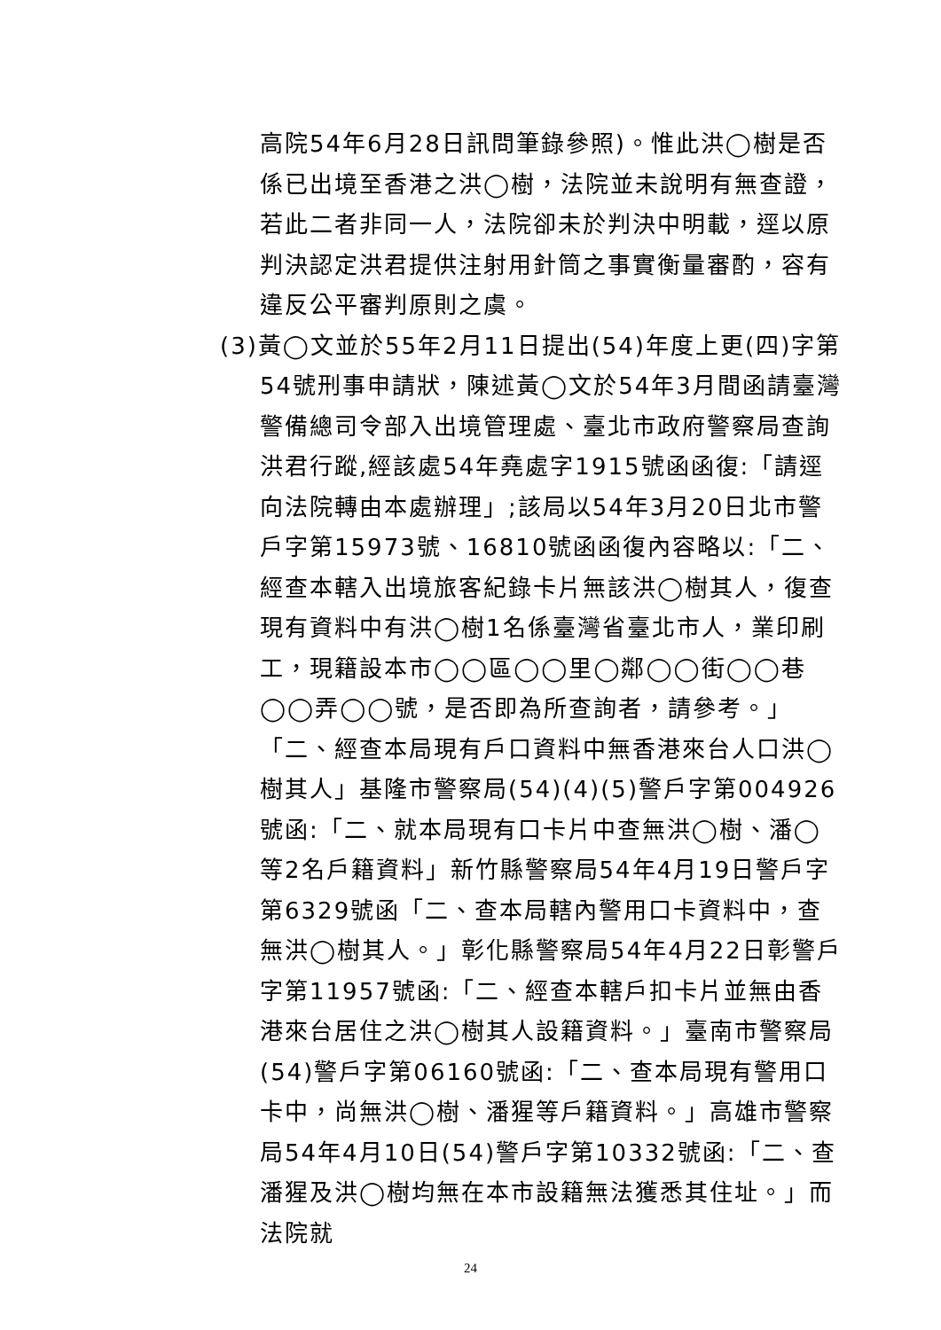高院54年6月28日訊問筆錄參照)。惟此洪◯樹是否係已出境至香港之洪◯樹，法院並未說明有無查證，若此二者非同一人，法院卻未於判決中明載，逕以原判決認定洪君提供注射用針筒之事實衡量審酌，容有違反公平審判原則之虞。
(3)黃◯文並於55年2月11日提出(54)年度上更(四)字第54號刑事申請狀，陳述黃◯文於54年3月間函請臺灣警備總司令部入出境管理處、臺北市政府警察局查詢洪君行蹤,經該處54年堯處字1915號函函復:「請逕向法院轉由本處辦理」;該局以54年3月20日北市警戶字第15973號、16810號函函復內容略以:「二、經查本轄入出境旅客紀錄卡片無該洪◯樹其人，復查現有資料中有洪◯樹1名係臺灣省臺北市人，業印刷工，現籍設本市◯◯區◯◯里◯鄰◯◯街◯◯巷◯◯弄◯◯號，是否即為所查詢者，請參考。」「二、經查本局現有戶口資料中無香港來台人口洪◯樹其人」基隆市警察局(54)(4)(5)警戶字第004926號函:「二、就本局現有口卡片中查無洪◯樹、潘◯等2名戶籍資料」新竹縣警察局54年4月19日警戶字第6329號函「二、查本局轄內警用口卡資料中，查無洪◯樹其人。」彰化縣警察局54年4月22日彰警戶字第11957號函:「二、經查本轄戶扣卡片並無由香港來台居住之洪◯樹其人設籍資料。」臺南市警察局(54)警戶字第06160號函:「二、查本局現有警用口卡中，尚無洪◯樹、潘猩等戶籍資料。」高雄市警察局54年4月10日(54)警戶字第10332號函:「二、查潘猩及洪◯樹均無在本市設籍無法獲悉其住址。」而法院就
24